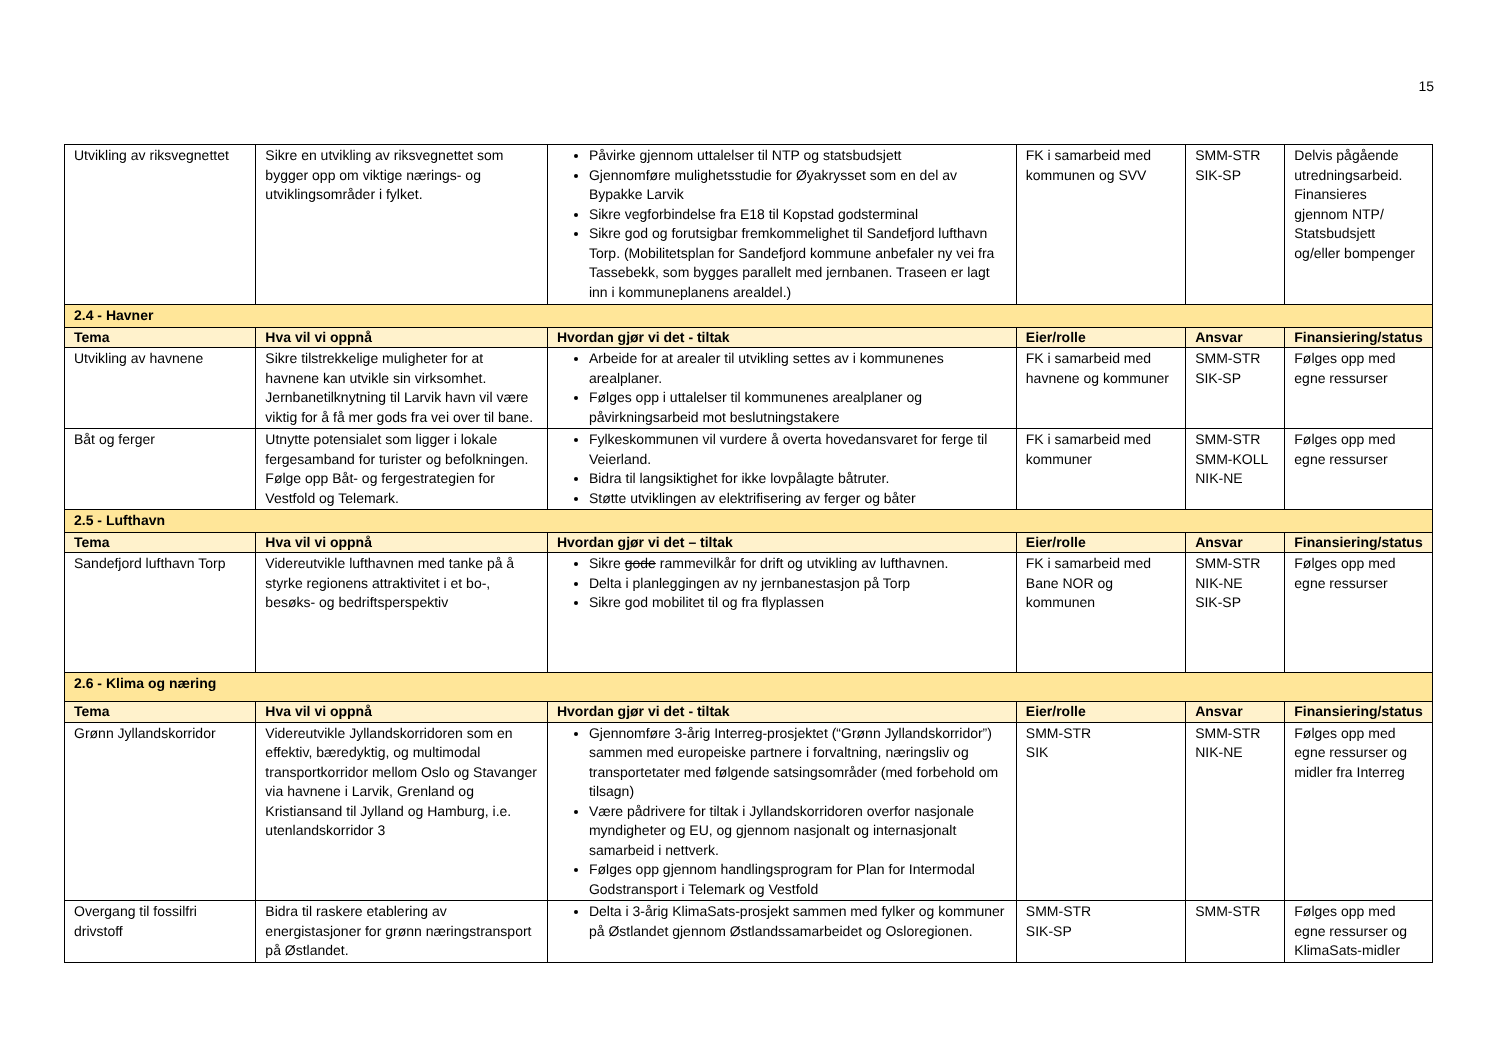15
| Utvikling av riksvegnettet | Sikre en utvikling av riksvegnettet som bygger opp om viktige nærings- og utviklingsområder i fylket. | Påvirke gjennom uttalelser til NTP og statsbudsjett Gjennomføre mulighetsstudie for Øyakrysset som en del av Bypakke Larvik Sikre vegforbindelse fra E18 til Kopstad godsterminal Sikre god og forutsigbar fremkommelighet til Sandefjord lufthavn Torp. (Mobilitetsplan for Sandefjord kommune anbefaler ny vei fra Tassebekk, som bygges parallelt med jernbanen. Traseen er lagt inn i kommuneplanens arealdel.) | FK i samarbeid med kommunen og SVV | SMM-STR SIK-SP | Delvis pågående utredningsarbeid. Finansieres gjennom NTP/ Statsbudsjett og/eller bompenger |
| 2.4 - Havner | | | | | |
| Tema | Hva vil vi oppnå | Hvordan gjør vi det - tiltak | Eier/rolle | Ansvar | Finansiering/status |
| Utvikling av havnene | Sikre tilstrekkelige muligheter for at havnene kan utvikle sin virksomhet. Jernbanetilknytning til Larvik havn vil være viktig for å få mer gods fra vei over til bane. | Arbeide for at arealer til utvikling settes av i kommunenes arealplaner. Følges opp i uttalelser til kommunenes arealplaner og påvirkningsarbeid mot beslutningstakere | FK i samarbeid med havnene og kommuner | SMM-STR SIK-SP | Følges opp med egne ressurser |
| Båt og ferger | Utnytte potensialet som ligger i lokale fergesamband for turister og befolkningen. Følge opp Båt- og fergestrategien for Vestfold og Telemark. | Fylkeskommunen vil vurdere å overta hovedansvaret for ferge til Veierland. Bidra til langsiktighet for ikke lovpålagte båtruter. Støtte utviklingen av elektrifisering av ferger og båter | FK i samarbeid med kommuner | SMM-STR SMM-KOLL NIK-NE | Følges opp med egne ressurser |
| 2.5 - Lufthavn | | | | | |
| Tema | Hva vil vi oppnå | Hvordan gjør vi det – tiltak | Eier/rolle | Ansvar | Finansiering/status |
| Sandefjord lufthavn Torp | Videreutvikle lufthavnen med tanke på å styrke regionens attraktivitet i et bo-, besøks- og bedriftsperspektiv | Sikre gode rammevilkår for drift og utvikling av lufthavnen. Delta i planleggingen av ny jernbanestasjon på Torp Sikre god mobilitet til og fra flyplassen | FK i samarbeid med Bane NOR og kommunen | SMM-STR NIK-NE SIK-SP | Følges opp med egne ressurser |
| 2.6 - Klima og næring | | | | | |
| Tema | Hva vil vi oppnå | Hvordan gjør vi det - tiltak | Eier/rolle | Ansvar | Finansiering/status |
| Grønn Jyllandskorridor | Videreutvikle Jyllandskorridoren som en effektiv, bæredyktig, og multimodal transportkorridor mellom Oslo og Stavanger via havnene i Larvik, Grenland og Kristiansand til Jylland og Hamburg, i.e. utenlandskorridor 3 | Gjennomføre 3-årig Interreg-prosjektet (“Grønn Jyllandskorridor”) sammen med europeiske partnere i forvaltning, næringsliv og transportetater med følgende satsingsområder (med forbehold om tilsagn) Være pådrivere for tiltak i Jyllandskorridoren overfor nasjonale myndigheter og EU, og gjennom nasjonalt og internasjonalt samarbeid i nettverk. Følges opp gjennom handlingsprogram for Plan for Intermodal Godstransport i Telemark og Vestfold | SMM-STR SIK | SMM-STR NIK-NE | Følges opp med egne ressurser og midler fra Interreg |
| Overgang til fossilfri drivstoff | Bidra til raskere etablering av energistasjoner for grønn næringstransport på Østlandet. | Delta i 3-årig KlimaSats-prosjekt sammen med fylker og kommuner på Østlandet gjennom Østlandssamarbeidet og Osloregionen. | SMM-STR SIK-SP | SMM-STR | Følges opp med egne ressurser og KlimaSats-midler |